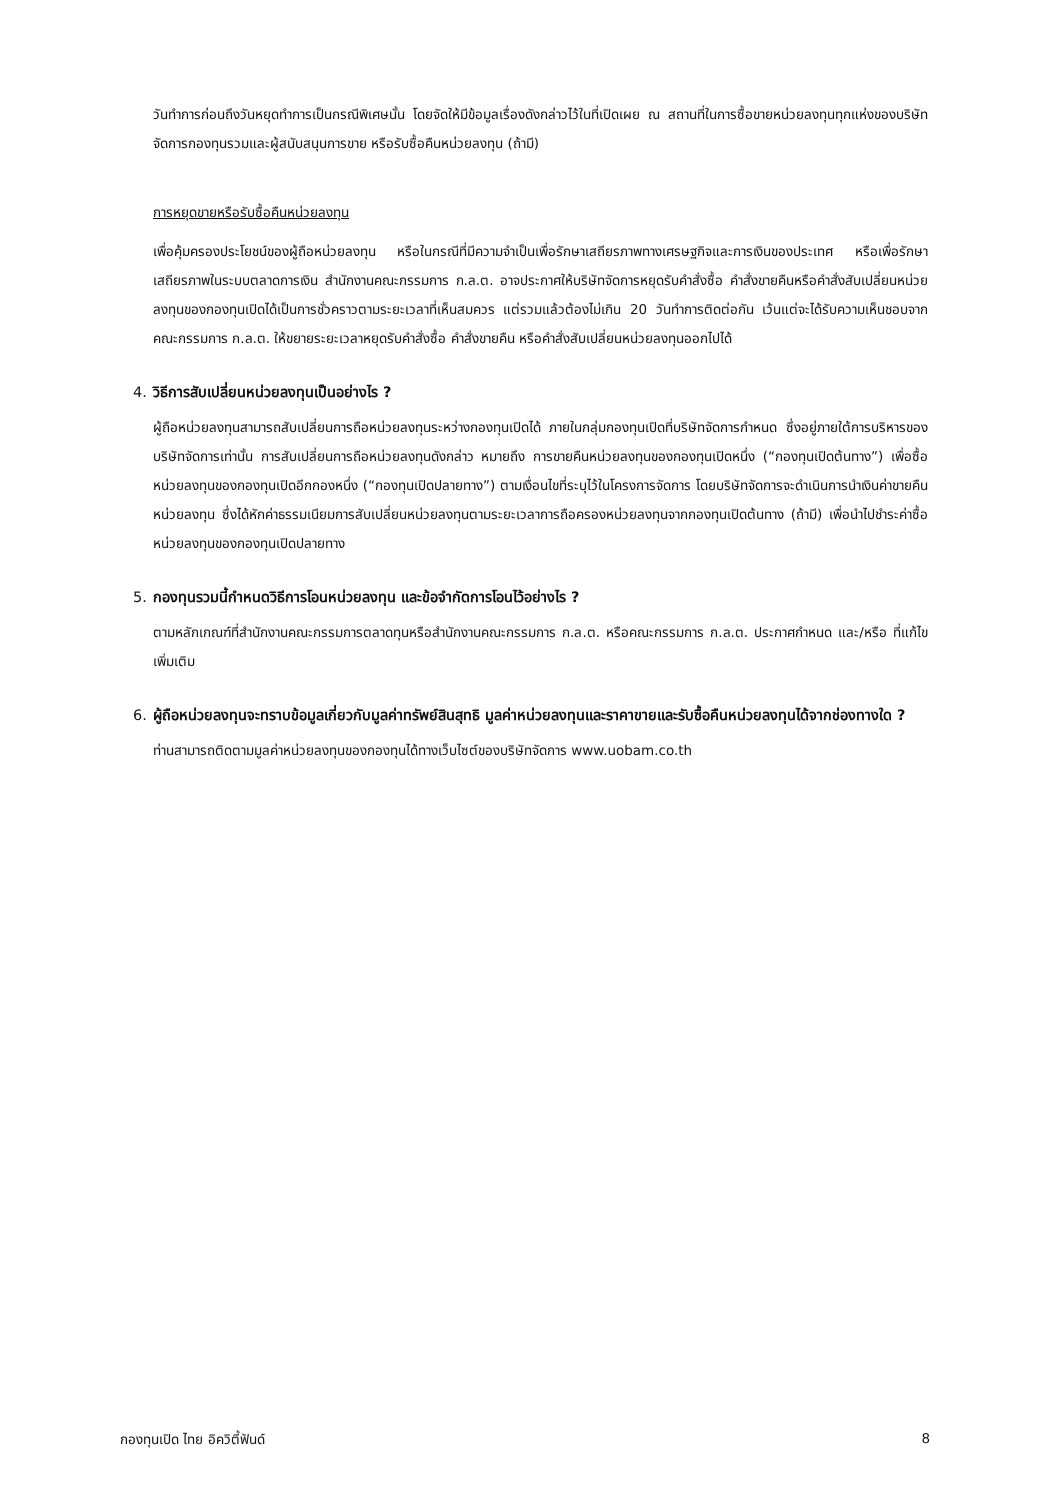วันทำการก่อนถึงวันหยุดทำการเป็นกรณีพิเศษนั้น โดยจัดให้มีข้อมูลเรื่องดังกล่าวไว้ในที่เปิดเผย ณ สถานที่ในการซื้อขายหน่วยลงทุนทุกแห่งของบริษัทจัดการกองทุนรวมและผู้สนับสนุนการขาย หรือรับซื้อคืนหน่วยลงทุน (ถ้ามี)
การหยุดขายหรือรับซื้อคืนหน่วยลงทุน
เพื่อคุ้มครองประโยชน์ของผู้ถือหน่วยลงทุน หรือในกรณีที่มีความจำเป็นเพื่อรักษาเสถียรภาพทางเศรษฐกิจและการเงินของประเทศ หรือเพื่อรักษาเสถียรภาพในระบบตลาดการเงิน สำนักงานคณะกรรมการ ก.ล.ต. อาจประกาศให้บริษัทจัดการหยุดรับคำสั่งซื้อ คำสั่งขายคืนหรือคำสั่งสับเปลี่ยนหน่วยลงทุนของกองทุนเปิดได้เป็นการชั่วคราวตามระยะเวลาที่เห็นสมควร แต่รวมแล้วต้องไม่เกิน 20 วันทำการติดต่อกัน เว้นแต่จะได้รับความเห็นชอบจากคณะกรรมการ ก.ล.ต. ให้ขยายระยะเวลาหยุดรับคำสั่งซื้อ คำสั่งขายคืน หรือคำสั่งสับเปลี่ยนหน่วยลงทุนออกไปได้
4. วิธีการสับเปลี่ยนหน่วยลงทุนเป็นอย่างไร ?
ผู้ถือหน่วยลงทุนสามารถสับเปลี่ยนการถือหน่วยลงทุนระหว่างกองทุนเปิดได้ ภายในกลุ่มกองทุนเปิดที่บริษัทจัดการกำหนด ซึ่งอยู่ภายใต้การบริหารของบริษัทจัดการเท่านั้น การสับเปลี่ยนการถือหน่วยลงทุนดังกล่าว หมายถึง การขายคืนหน่วยลงทุนของกองทุนเปิดหนึ่ง (“กองทุนเปิดต้นทาง”) เพื่อซื้อหน่วยลงทุนของกองทุนเปิดอีกกองหนึ่ง (“กองทุนเปิดปลายทาง”) ตามเงื่อนไขที่ระบุไว้ในโครงการจัดการ โดยบริษัทจัดการจะดำเนินการนำเงินค่าขายคืนหน่วยลงทุน ซึ่งได้หักค่าธรรมเนียมการสับเปลี่ยนหน่วยลงทุนตามระยะเวลาการถือครองหน่วยลงทุนจากกองทุนเปิดต้นทาง (ถ้ามี) เพื่อนำไปชำระค่าซื้อหน่วยลงทุนของกองทุนเปิดปลายทาง
5. กองทุนรวมนี้กำหนดวิธีการโอนหน่วยลงทุน และข้อจำกัดการโอนไว้อย่างไร ?
ตามหลักเกณฑ์ที่สำนักงานคณะกรรมการตลาดทุนหรือสำนักงานคณะกรรมการ ก.ล.ต. หรือคณะกรรมการ ก.ล.ต. ประกาศกำหนด และ/หรือ ที่แก้ไขเพิ่มเติม
6. ผู้ถือหน่วยลงทุนจะทราบข้อมูลเกี่ยวกับมูลค่าทรัพย์สินสุทธิ มูลค่าหน่วยลงทุนและราคาขายและรับซื้อคืนหน่วยลงทุนได้จากช่องทางใด ?
ท่านสามารถติดตามมูลค่าหน่วยลงทุนของกองทุนได้ทางเว็บไซต์ของบริษัทจัดการ www.uobam.co.th
กองทุนเปิด ไทย อิควิตี้ฟันด์ 8